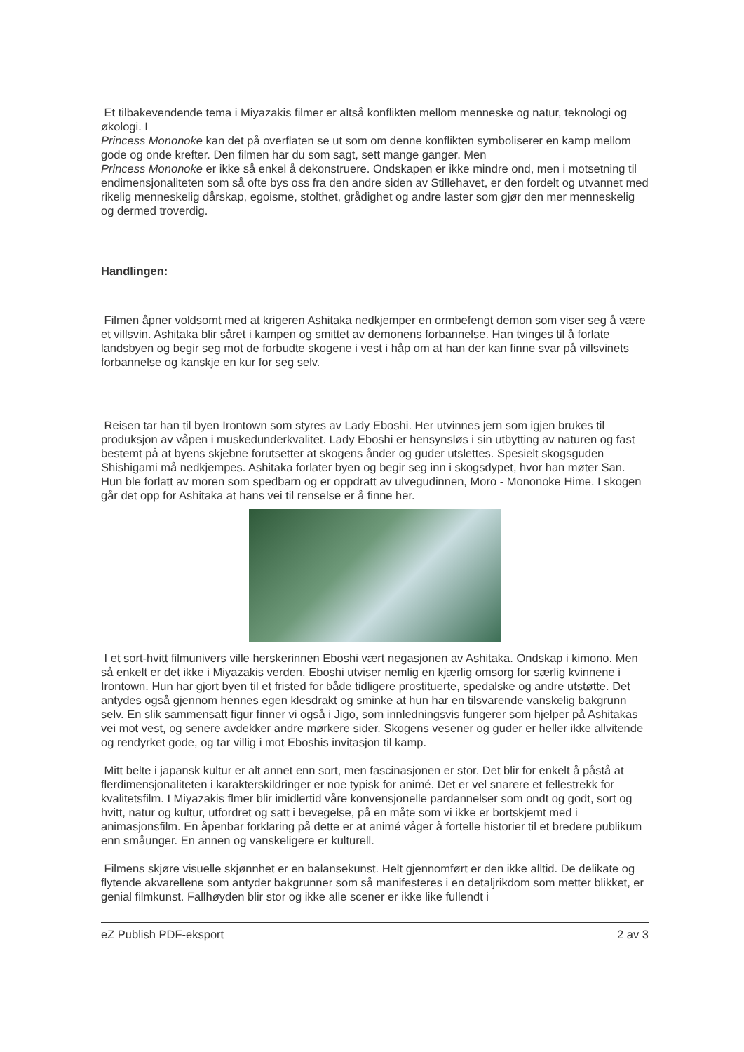Et tilbakevendende tema i Miyazakis filmer er altså konflikten mellom menneske og natur, teknologi og økologi. I
Princess Mononoke kan det på overflaten se ut som om denne konflikten symboliserer en kamp mellom gode og onde krefter. Den filmen har du som sagt, sett mange ganger. Men
Princess Mononoke er ikke så enkel å dekonstruere. Ondskapen er ikke mindre ond, men i motsetning til endimensjonaliteten som så ofte bys oss fra den andre siden av Stillehavet, er den fordelt og utvannet med rikelig menneskelig dårskap, egoisme, stolthet, grådighet og andre laster som gjør den mer menneskelig og dermed troverdig.
Handlingen:
Filmen åpner voldsomt med at krigeren Ashitaka nedkjemper en ormbefengt demon som viser seg å være et villsvin. Ashitaka blir såret i kampen og smittet av demonens forbannelse. Han tvinges til å forlate landsbyen og begir seg mot de forbudte skogene i vest i håp om at han der kan finne svar på villsvinets forbannelse og kanskje en kur for seg selv.
Reisen tar han til byen Irontown som styres av Lady Eboshi. Her utvinnes jern som igjen brukes til produksjon av våpen i muskedunderkvalitet. Lady Eboshi er hensynsløs i sin utbytting av naturen og fast bestemt på at byens skjebne forutsetter at skogens ånder og guder utslettes. Spesielt skogsguden Shishigami må nedkjempes. Ashitaka forlater byen og begir seg inn i skogsdypet, hvor han møter San. Hun ble forlatt av moren som spedbarn og er oppdratt av ulvegudinnen, Moro - Mononoke Hime. I skogen går det opp for Ashitaka at hans vei til renselse er å finne her.
I et sort-hvitt filmunivers ville herskerinnen Eboshi vært negasjonen av Ashitaka. Ondskap i kimono. Men så enkelt er det ikke i Miyazakis verden. Eboshi utviser nemlig en kjærlig omsorg for særlig kvinnene i Irontown. Hun har gjort byen til et fristed for både tidligere prostituerte, spedalske og andre utstøtte. Det antydes også gjennom hennes egen klesdrakt og sminke at hun har en tilsvarende vanskelig bakgrunn selv. En slik sammensatt figur finner vi også i Jigo, som innledningsvis fungerer som hjelper på Ashitakas vei mot vest, og senere avdekker andre mørkere sider. Skogens vesener og guder er heller ikke allvitende og rendyrket gode, og tar villig i mot Eboshis invitasjon til kamp.
Mitt belte i japansk kultur er alt annet enn sort, men fascinasjonen er stor. Det blir for enkelt å påstå at flerdimensjonaliteten i karakterskildringer er noe typisk for animé. Det er vel snarere et fellestrekk for kvalitetsfilm. I Miyazakis flmer blir imidlertid våre konvensjonelle pardannelser som ondt og godt, sort og hvitt, natur og kultur, utfordret og satt i bevegelse, på en måte som vi ikke er bortskjemt med i animasjonsfilm. En åpenbar forklaring på dette er at animé våger å fortelle historier til et bredere publikum enn småunger. En annen og vanskeligere er kulturell.
Filmens skjøre visuelle skjønnhet er en balansekunst. Helt gjennomført er den ikke alltid. De delikate og flytende akvarellene som antyder bakgrunner som så manifesteres i en detaljrikdom som metter blikket, er genial filmkunst. Fallhøyden blir stor og ikke alle scener er ikke like fullendt i
eZ Publish PDF-eksport 2 av 3